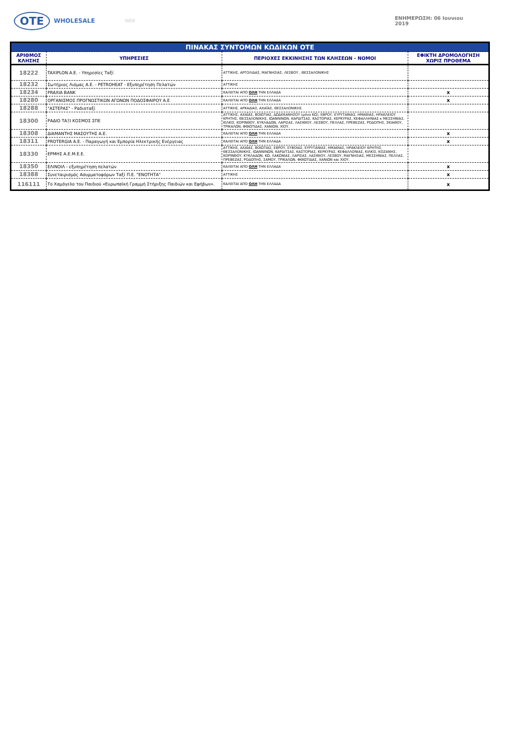OTE WHOLESALE
WEB ΕΝΗΜΕΡΩΣΗ: 06 Ιουνιου 2019
| ΠΙΝΑΚΑΣ ΣΥΝΤΟΜΩΝ ΚΩΔΙΚΩΝ ΟΤΕ | | | |
| ΑΡΙΘΜΟΣ ΚΛΗΣΗΣ | ΥΠΗΡΕΣΙΕΣ | ΠΕΡΙΟΧΕΣ ΕΚΚΙΝΗΣΗΣ ΤΩΝ ΚΛΗΣΕΩΝ - ΝΟΜΟΙ | ΕΦΙΚΤΗ ΔΡΟΜΟΛΟΓΗΣΗ ΧΩΡΙΣ ΠΡΟΘΕΜΑ |
| 18222 | TAXIPLON A.E. - Υπηρεσίες Ταξί | ΑΤΤΙΚΗΣ, ΑΡΓΟΛΙΔΑΣ, ΜΑΓΝΗΣΙΑΣ, ΛΕΣΒΟΥ , ΘΕΣΣΑΛΟΝΙΚΗΣ | |
| 18232 | Σωτήριος Λιόμας Α.Ε. - PETROHEAT - Εξυπηρέτηση Πελατών | ΑΤΤΙΚΗΣ | |
| 18234 | PRAXIA BANK | ΚΑΛΕΙΤΑΙ ΑΠΟ ΟΛΗ ΤΗΝ ΕΛΛΑΔΑ | x |
| 18280 | ΟΡΓΑΝΙΣΜΟΣ ΠΡΟΓΝΩΣΤΙΚΩΝ ΑΓΩΝΩΝ ΠΟΔΟΣΦΑΙΡΟΥ Α.Ε | ΚΑΛΕΙΤΑΙ ΑΠΟ ΟΛΗ ΤΗΝ ΕΛΛΑΔΑ | x |
| 18288 | "ΑΣΤΕΡΑΣ" - Ραδιοταξί | ΑΤΤΙΚΗΣ, ΑΡΚΑΔΙΑΣ, ΑΧΑΪΑΣ, ΘΕΣΣΑΛΟΝΙΚΗΣ. | |
| 18300 | ΡΑΔΙΟ ΤΑΞΙ ΚΟΣΜΟΣ ΣΠΕ | ΑΤΤΙΚΗΣ, ΑΧΑΪΑΣ, ΒΟΙΩΤΙΑΣ, ΔΩΔΕΚΑΝΗΣΟΥ (μόνο ΚΩ), ΕΒΡΟΥ, ΕΥΡΥΤΑΝΙΑΣ, ΗΜΑΘΙΑΣ, ΗΡΑΚΛΕΙΟΥ ΚΡΗΤΗΣ, ΘΕΣΣΑΛΟΝΙΚΗΣ, ΙΩΑΝΝΙΝΩΝ, ΚΑΡΔΙΤΣΑΣ, ΚΑΣΤΟΡΙΑΣ, ΚΕΡΚΥΡΑΣ, ΚΕΦΑΛΛΗΝΙΑΣ κ ΜΕΣΣΗΝΙΑΣ, ΚΙΛΚΙΣ, ΚΟΡΙΝΘΟΥ, ΚΥΚΛΑΔΩΝ, ΛΑΡΙΣΑΣ, ΛΑΣΙΘΙΟΥ, ΛΕΣΒΟΥ, ΠΕΛΛΑΣ, ΠΡΕΒΕΖΑΣ, ΡΟΔΟΠΗΣ, ΣΚΙΑΘΟΥ, ΤΡΙΚΑΛΩΝ, ΦΘΙΩΤΙΔΑΣ, ΧΑΝΙΩΝ, ΧΙΟΥ. | |
| 18308 | ΔΙΑΜΑΝΤΗΣ ΜΑΣΟΥΤΗΣ Α.Ε. | ΚΑΛΕΙΤΑΙ ΑΠΟ ΟΛΗ ΤΗΝ ΕΛΛΑΔΑ | x |
| 18311 | PROTERGIA A.E. - Παραγωγή και Εμπορία Ηλεκτρικής Ενέργειας | ΚΑΛΕΙΤΑΙ ΑΠΟ ΟΛΗ ΤΗΝ ΕΛΛΑΔΑ | x |
| 18330 | ΕΡΜΗΣ Α.Ε.Μ.Ε.Ε. | ΑΤΤΙΚΗΣ, ΑΧΑΪΑΣ, ΒΟΙΩΤΙΑΣ, ΕΒΡΟΥ, ΕΥΒΟΙΑΣ, ΕΥΡΥΤΑΝΙΑΣ, ΗΜΑΘΙΑΣ, ΗΡΑΚΛΕΙΟΥ ΚΡΗΤΗΣ, ΘΕΣΣΑΛΟΝΙΚΗΣ, ΙΩΑΝΝΙΝΩΝ, ΚΑΡΔΙΤΣΑΣ, ΚΑΣΤΟΡΙΑΣ, ΚΕΡΚΥΡΑΣ, ΚΕΦΑΛΛΟΝΙΑΣ, ΚΙΛΚΙΣ, ΚΟΖΑΝΗΣ, ΚΟΡΙΝΘΟΥ, ΚΥΚΛΑΔΩΝ, ΚΩ, ΛΑΚΩΝΙΑΣ, ΛΑΡΙΣΑΣ, ΛΑΣΙΘΙΟΥ, ΛΕΣΒΟΥ, ΜΑΓΝΗΣΙΑΣ, ΜΕΣΣΗΝΙΑΣ, ΠΕΛΛΑΣ, ΠΡΕΒΕΖΑΣ, ΡΟΔΟΠΗΣ, ΣΑΜΟΥ, ΤΡΙΚΑΛΩΝ, ΦΘΙΩΤΙΔΑΣ, ΧΑΝΙΩΝ και ΧΙΟΥ. | |
| 18350 | ΕΛΙΝΟΙΛ - εξυπηρέτηση πελατών | ΚΑΛΕΙΤΑΙ ΑΠΟ ΟΛΗ ΤΗΝ ΕΛΛΑΔΑ | x |
| 18388 | Συνεταιρισμός Ασυρματοφόρων Ταξί Π.Ε. "ΕΝΟΤΗΤΑ" | ΑΤΤΙΚΗΣ | x |
| 116111 | Το Χαμόγελο του Παιδιού «Ευρωπαϊκή Γραμμή Στήριξης Παιδιών και Εφήβων». | ΚΑΛΕΙΤΑΙ ΑΠΟ ΟΛΗ ΤΗΝ ΕΛΛΑΔΑ | x |